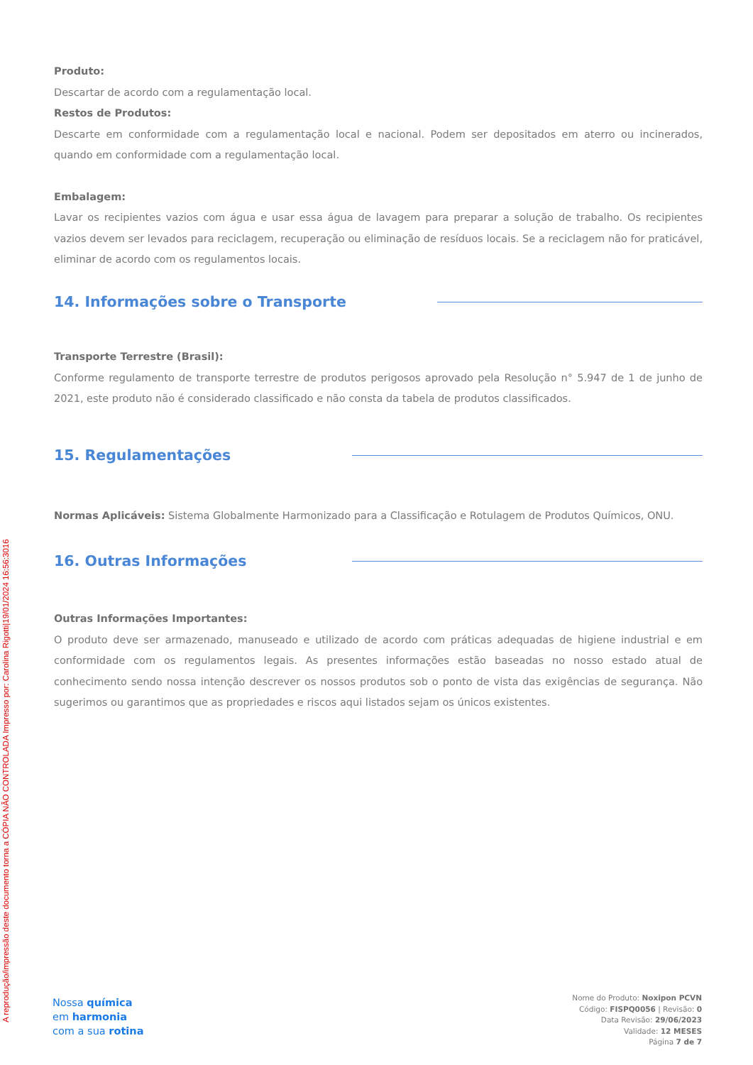A reprodução/impressão deste documento torna a CÓPIA NÃO CONTROLADA Impresso por: Carolina Rigotti|19/01/2024 16:56:3016
Produto:
Descartar de acordo com a regulamentação local.
Restos de Produtos:
Descarte em conformidade com a regulamentação local e nacional. Podem ser depositados em aterro ou incinerados, quando em conformidade com a regulamentação local.
Embalagem:
Lavar os recipientes vazios com água e usar essa água de lavagem para preparar a solução de trabalho. Os recipientes vazios devem ser levados para reciclagem, recuperação ou eliminação de resíduos locais. Se a reciclagem não for praticável, eliminar de acordo com os regulamentos locais.
14. Informações sobre o Transporte
Transporte Terrestre (Brasil):
Conforme regulamento de transporte terrestre de produtos perigosos aprovado pela Resolução n° 5.947 de 1 de junho de 2021, este produto não é considerado classificado e não consta da tabela de produtos classificados.
15. Regulamentações
Normas Aplicáveis: Sistema Globalmente Harmonizado para a Classificação e Rotulagem de Produtos Químicos, ONU.
16. Outras Informações
Outras Informações Importantes:
O produto deve ser armazenado, manuseado e utilizado de acordo com práticas adequadas de higiene industrial e em conformidade com os regulamentos legais. As presentes informações estão baseadas no nosso estado atual de conhecimento sendo nossa intenção descrever os nossos produtos sob o ponto de vista das exigências de segurança. Não sugerimos ou garantimos que as propriedades e riscos aqui listados sejam os únicos existentes.
Nossa química
em harmonia
com a sua rotina
Nome do Produto: Noxipon PCVN
Código: FISPQ0056 | Revisão: 0
Data Revisão: 29/06/2023
Validade: 12 MESES
Página 7 de 7